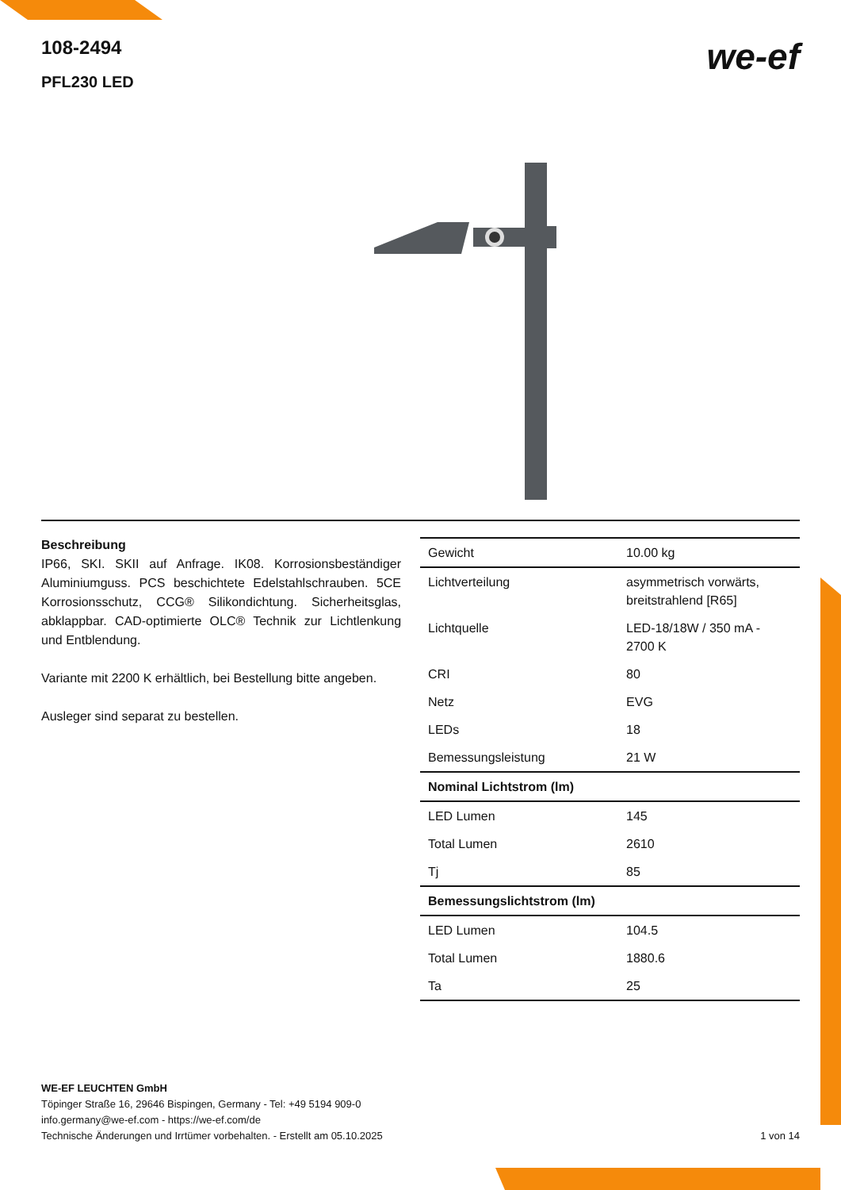we-ef
108-2494
PFL230 LED
Beschreibung
IP66, SKI. SKII auf Anfrage. IK08. Korrosionsbeständiger Aluminiumguss. PCS beschichtete Edelstahlschrauben. 5CE Korrosionsschutz, CCG® Silikondichtung. Sicherheitsglas, abklappbar. CAD-optimierte OLC® Technik zur Lichtlenkung und Entblendung.
Variante mit 2200 K erhältlich, bei Bestellung bitte angeben.
Ausleger sind separat zu bestellen.
| Gewicht | 10.00 kg |
| Lichtverteilung | asymmetrisch vorwärts, breitstrahlend [R65] |
| Lichtquelle | LED-18/18W / 350 mA - 2700 K |
| CRI | 80 |
| Netz | EVG |
| LEDs | 18 |
| Bemessungsleistung | 21 W |
| Nominal Lichtstrom (lm) | |
| LED Lumen | 145 |
| Total Lumen | 2610 |
| Tj | 85 |
| Bemessungslichtstrom (lm) | |
| LED Lumen | 104.5 |
| Total Lumen | 1880.6 |
| Ta | 25 |
WE-EF LEUCHTEN GmbH
Töpinger Straße 16, 29646 Bispingen, Germany - Tel: +49 5194 909-0
info.germany@we-ef.com - https://we-ef.com/de
Technische Änderungen und Irrtümer vorbehalten. - Erstellt am 05.10.2025 1 von 14